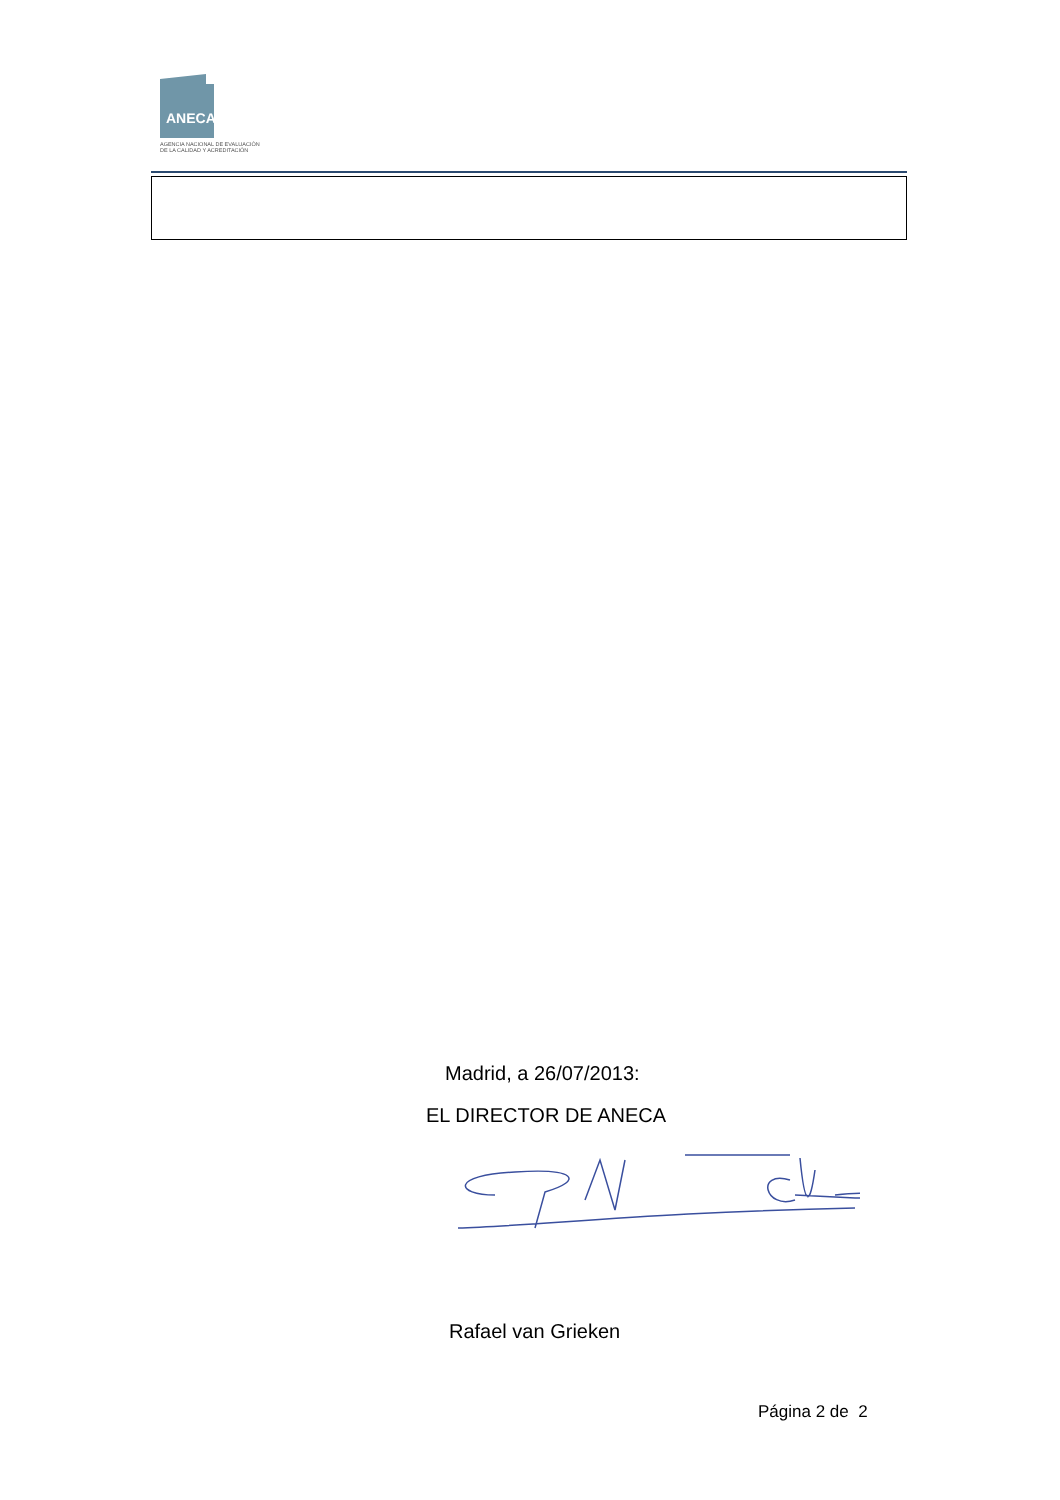ANECA
AGENCIA NACIONAL DE EVALUACIÓN
DE LA CALIDAD Y ACREDITACIÓN
Madrid, a 26/07/2013:
EL DIRECTOR DE ANECA
Rafael van Grieken
Página 2 de 2